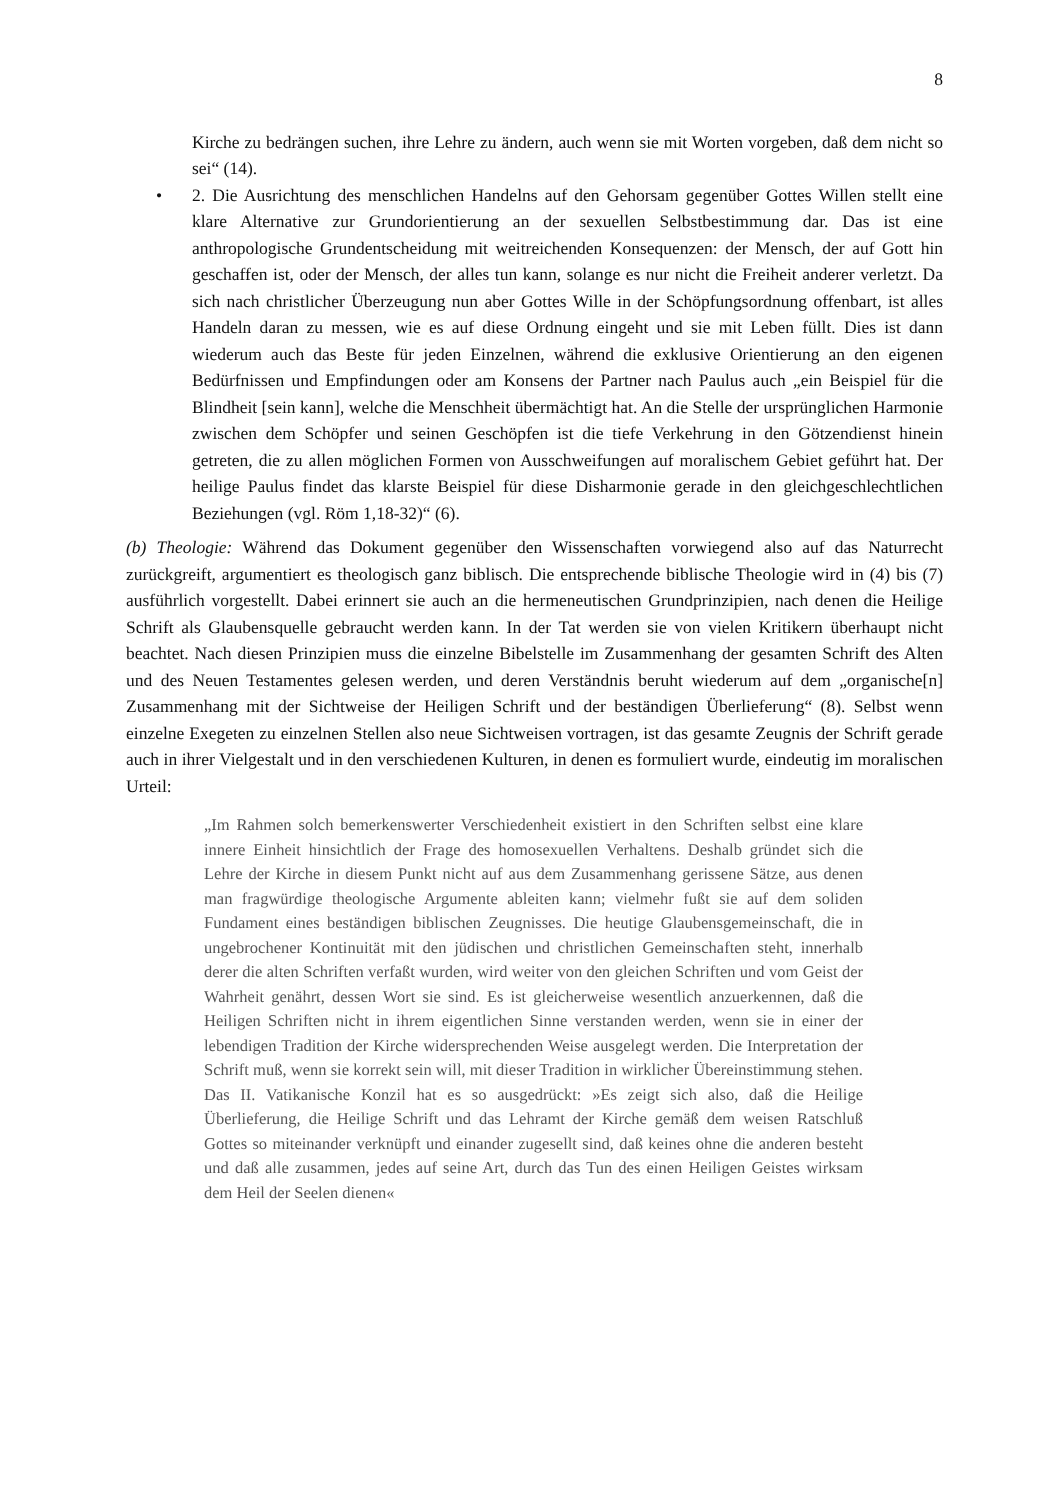8
Kirche zu bedrängen suchen, ihre Lehre zu ändern, auch wenn sie mit Worten vorgeben, daß dem nicht so sei“ (14).
• 2. Die Ausrichtung des menschlichen Handelns auf den Gehorsam gegenüber Gottes Willen stellt eine klare Alternative zur Grundorientierung an der sexuellen Selbstbestimmung dar. Das ist eine anthropologische Grundentscheidung mit weitreichenden Konsequenzen: der Mensch, der auf Gott hin geschaffen ist, oder der Mensch, der alles tun kann, solange es nur nicht die Freiheit anderer verletzt. Da sich nach christlicher Überzeugung nun aber Gottes Wille in der Schöpfungsordnung offenbart, ist alles Handeln daran zu messen, wie es auf diese Ordnung eingeht und sie mit Leben füllt. Dies ist dann wiederum auch das Beste für jeden Einzelnen, während die exklusive Orientierung an den eigenen Bedürfnissen und Empfindungen oder am Konsens der Partner nach Paulus auch „ein Beispiel für die Blindheit [sein kann], welche die Menschheit übermächtigt hat. An die Stelle der ursprünglichen Harmonie zwischen dem Schöpfer und seinen Geschöpfen ist die tiefe Verkehrung in den Götzendienst hinein getreten, die zu allen möglichen Formen von Ausschweifungen auf moralischem Gebiet geführt hat. Der heilige Paulus findet das klarste Beispiel für diese Disharmonie gerade in den gleichgeschlechtlichen Beziehungen (vgl. Röm 1,18-32)“ (6).
(b) Theologie: Während das Dokument gegenüber den Wissenschaften vorwiegend also auf das Naturrecht zurückgreift, argumentiert es theologisch ganz biblisch. Die entsprechende biblische Theologie wird in (4) bis (7) ausführlich vorgestellt. Dabei erinnert sie auch an die hermeneutischen Grundprinzipien, nach denen die Heilige Schrift als Glaubensquelle gebraucht werden kann. In der Tat werden sie von vielen Kritikern überhaupt nicht beachtet. Nach diesen Prinzipien muss die einzelne Bibelstelle im Zusammenhang der gesamten Schrift des Alten und des Neuen Testamentes gelesen werden, und deren Verständnis beruht wiederum auf dem „organische[n] Zusammenhang mit der Sichtweise der Heiligen Schrift und der beständigen Überlieferung“ (8). Selbst wenn einzelne Exegeten zu einzelnen Stellen also neue Sichtweisen vortragen, ist das gesamte Zeugnis der Schrift gerade auch in ihrer Vielgestalt und in den verschiedenen Kulturen, in denen es formuliert wurde, eindeutig im moralischen Urteil:
„Im Rahmen solch bemerkenswerter Verschiedenheit existiert in den Schriften selbst eine klare innere Einheit hinsichtlich der Frage des homosexuellen Verhaltens. Deshalb gründet sich die Lehre der Kirche in diesem Punkt nicht auf aus dem Zusammenhang gerissene Sätze, aus denen man fragwürdige theologische Argumente ableiten kann; vielmehr fußt sie auf dem soliden Fundament eines beständigen biblischen Zeugnisses. Die heutige Glaubensgemeinschaft, die in ungebrochener Kontinuität mit den jüdischen und christlichen Gemeinschaften steht, innerhalb derer die alten Schriften verfaßt wurden, wird weiter von den gleichen Schriften und vom Geist der Wahrheit genährt, dessen Wort sie sind. Es ist gleicherweise wesentlich anzuerkennen, daß die Heiligen Schriften nicht in ihrem eigentlichen Sinne verstanden werden, wenn sie in einer der lebendigen Tradition der Kirche widersprechenden Weise ausgelegt werden. Die Interpretation der Schrift muß, wenn sie korrekt sein will, mit dieser Tradition in wirklicher Übereinstimmung stehen. Das II. Vatikanische Konzil hat es so ausgedrückt: »Es zeigt sich also, daß die Heilige Überlieferung, die Heilige Schrift und das Lehramt der Kirche gemäß dem weisen Ratschluß Gottes so miteinander verknüpft und einander zugesellt sind, daß keines ohne die anderen besteht und daß alle zusammen, jedes auf seine Art, durch das Tun des einen Heiligen Geistes wirksam dem Heil der Seelen dienen«